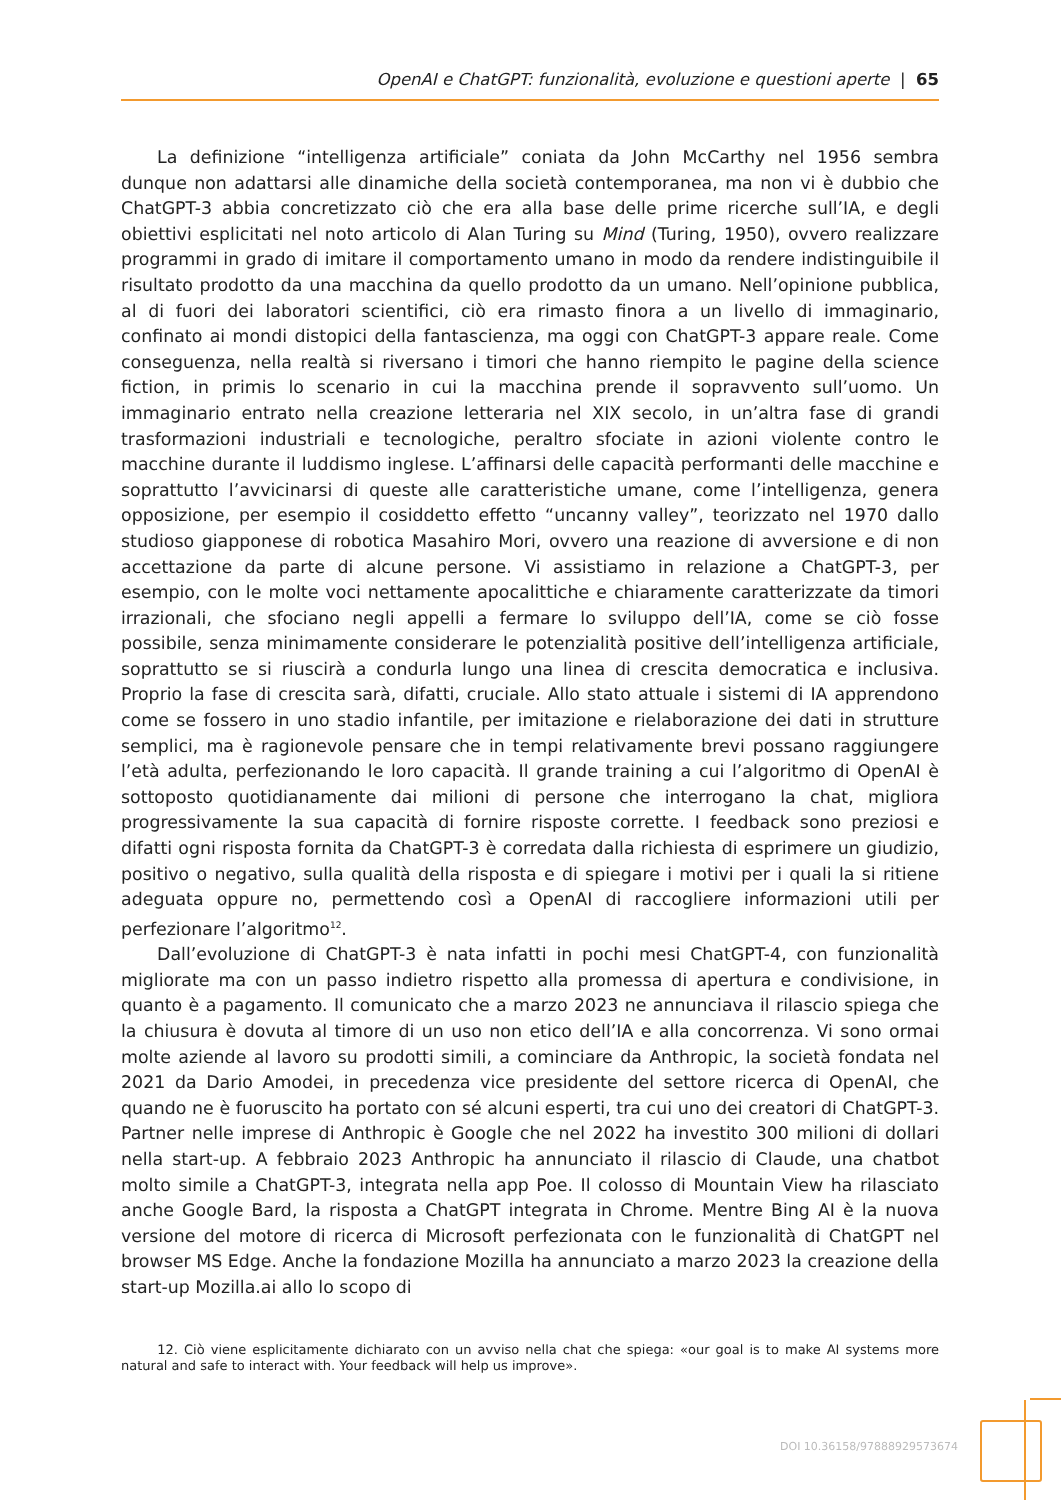OpenAI e ChatGPT: funzionalità, evoluzione e questioni aperte | 65
La definizione “intelligenza artificiale” coniata da John McCarthy nel 1956 sembra dunque non adattarsi alle dinamiche della società contemporanea, ma non vi è dubbio che ChatGPT-3 abbia concretizzato ciò che era alla base delle prime ricerche sull’IA, e degli obiettivi esplicitati nel noto articolo di Alan Turing su Mind (Turing, 1950), ovvero realizzare programmi in grado di imitare il comportamento umano in modo da rendere indistinguibile il risultato prodotto da una macchina da quello prodotto da un umano. Nell’opinione pubblica, al di fuori dei laboratori scientifici, ciò era rimasto finora a un livello di immaginario, confinato ai mondi distopici della fantascienza, ma oggi con ChatGPT-3 appare reale. Come conseguenza, nella realtà si riversano i timori che hanno riempito le pagine della science fiction, in primis lo scenario in cui la macchina prende il sopravvento sull’uomo. Un immaginario entrato nella creazione letteraria nel XIX secolo, in un’altra fase di grandi trasformazioni industriali e tecnologiche, peraltro sfociate in azioni violente contro le macchine durante il luddismo inglese. L’affinarsi delle capacità performanti delle macchine e soprattutto l’avvicinarsi di queste alle caratteristiche umane, come l’intelligenza, genera opposizione, per esempio il cosiddetto effetto “uncanny valley”, teorizzato nel 1970 dallo studioso giapponese di robotica Masahiro Mori, ovvero una reazione di avversione e di non accettazione da parte di alcune persone. Vi assistiamo in relazione a ChatGPT-3, per esempio, con le molte voci nettamente apocalittiche e chiaramente caratterizzate da timori irrazionali, che sfociano negli appelli a fermare lo sviluppo dell’IA, come se ciò fosse possibile, senza minimamente considerare le potenzialità positive dell’intelligenza artificiale, soprattutto se si riuscirà a condurla lungo una linea di crescita democratica e inclusiva. Proprio la fase di crescita sarà, difatti, cruciale. Allo stato attuale i sistemi di IA apprendono come se fossero in uno stadio infantile, per imitazione e rielaborazione dei dati in strutture semplici, ma è ragionevole pensare che in tempi relativamente brevi possano raggiungere l’età adulta, perfezionando le loro capacità. Il grande training a cui l’algoritmo di OpenAI è sottoposto quotidianamente dai milioni di persone che interrogano la chat, migliora progressivamente la sua capacità di fornire risposte corrette. I feedback sono preziosi e difatti ogni risposta fornita da ChatGPT-3 è corredata dalla richiesta di esprimere un giudizio, positivo o negativo, sulla qualità della risposta e di spiegare i motivi per i quali la si ritiene adeguata oppure no, permettendo così a OpenAI di raccogliere informazioni utili per perfezionare l’algoritmo<sup>12</sup>.
Dall’evoluzione di ChatGPT-3 è nata infatti in pochi mesi ChatGPT-4, con funzionalità migliorate ma con un passo indietro rispetto alla promessa di apertura e condivisione, in quanto è a pagamento. Il comunicato che a marzo 2023 ne annunciava il rilascio spiega che la chiusura è dovuta al timore di un uso non etico dell’IA e alla concorrenza. Vi sono ormai molte aziende al lavoro su prodotti simili, a cominciare da Anthropic, la società fondata nel 2021 da Dario Amodei, in precedenza vice presidente del settore ricerca di OpenAI, che quando ne è fuoruscito ha portato con sé alcuni esperti, tra cui uno dei creatori di ChatGPT-3. Partner nelle imprese di Anthropic è Google che nel 2022 ha investito 300 milioni di dollari nella start-up. A febbraio 2023 Anthropic ha annunciato il rilascio di Claude, una chatbot molto simile a ChatGPT-3, integrata nella app Poe. Il colosso di Mountain View ha rilasciato anche Google Bard, la risposta a ChatGPT integrata in Chrome. Mentre Bing AI è la nuova versione del motore di ricerca di Microsoft perfezionata con le funzionalità di ChatGPT nel browser MS Edge. Anche la fondazione Mozilla ha annunciato a marzo 2023 la creazione della start-up Mozilla.ai allo lo scopo di
12. Ciò viene esplicitamente dichiarato con un avviso nella chat che spiega: «our goal is to make AI systems more natural and safe to interact with. Your feedback will help us improve».
DOI 10.36158/97888929573674